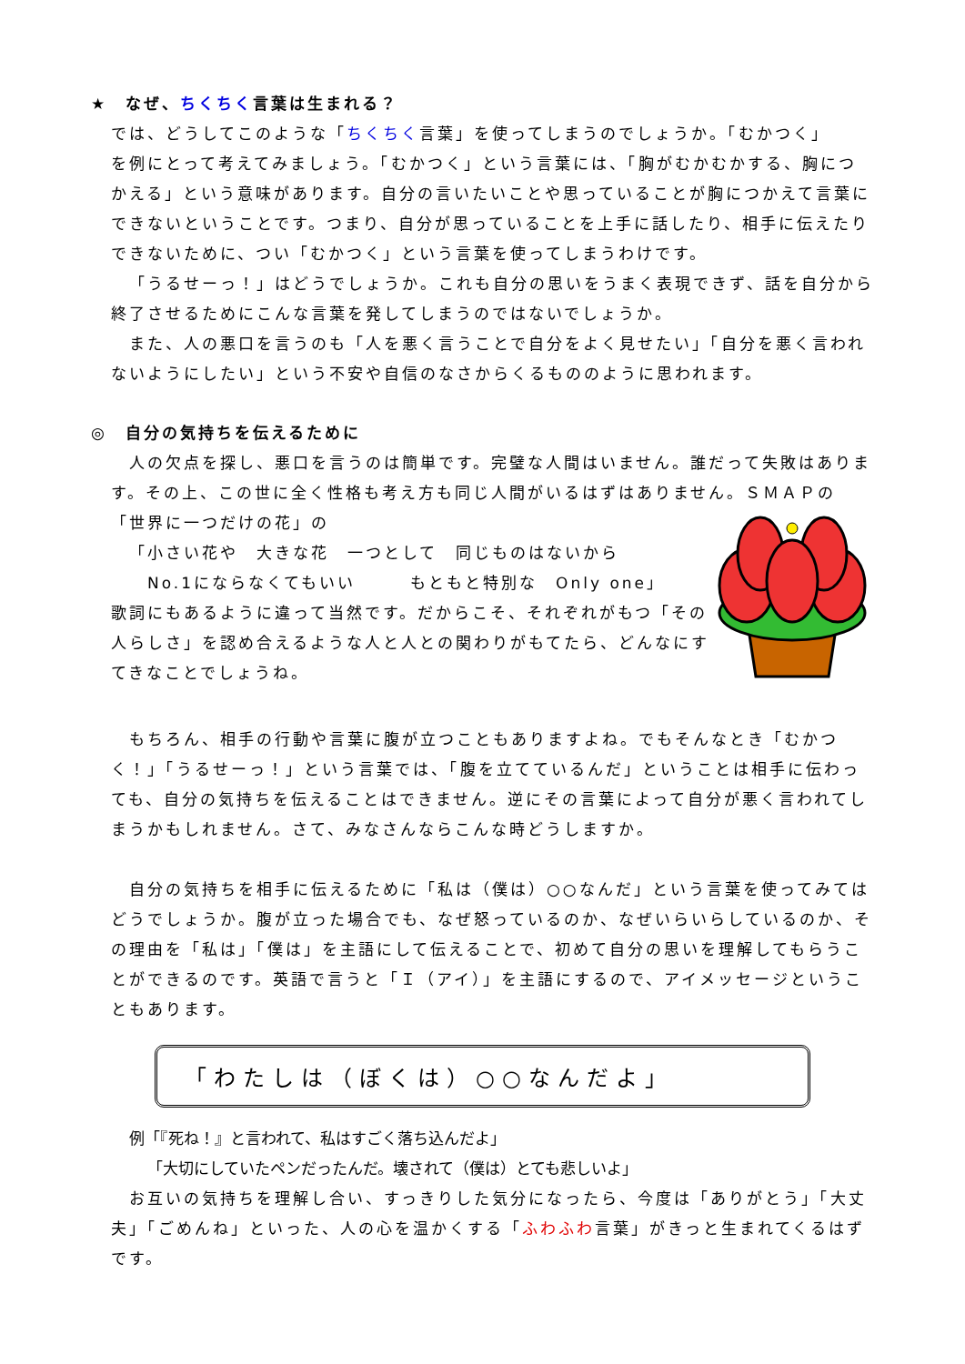★　なぜ、ちくちく言葉は生まれる？
では、どうしてこのような「ちくちく言葉」を使ってしまうのでしょうか。「むかつく」
を例にとって考えてみましょう。「むかつく」という言葉には、「胸がむかむかする、胸につかえる」という意味があります。自分の言いたいことや思っていることが胸につかえて言葉にできないということです。つまり、自分が思っていることを上手に話したり、相手に伝えたりできないために、つい「むかつく」という言葉を使ってしまうわけです。
「うるせーっ！」はどうでしょうか。これも自分の思いをうまく表現できず、話を自分から終了させるためにこんな言葉を発してしまうのではないでしょうか。
また、人の悪口を言うのも「人を悪く言うことで自分をよく見せたい」「自分を悪く言われないようにしたい」という不安や自信のなさからくるもののように思われます。
◎　自分の気持ちを伝えるために
人の欠点を探し、悪口を言うのは簡単です。完璧な人間はいません。誰だって失敗はあります。その上、この世に全く性格も考え方も同じ人間がいるはずはありません。ＳＭＡＰの
「世界に一つだけの花」の
「小さい花や　大きな花　一つとして　同じものはないから
No.1にならなくてもいい　　　もともと特別な　Only one」
歌詞にもあるように違って当然です。だからこそ、それぞれがもつ「その人らしさ」を認め合えるような人と人との関わりがもてたら、どんなにすてきなことでしょうね。
もちろん、相手の行動や言葉に腹が立つこともありますよね。でもそんなとき「むかつく！」「うるせーっ！」という言葉では、「腹を立てているんだ」ということは相手に伝わっても、自分の気持ちを伝えることはできません。逆にその言葉によって自分が悪く言われてしまうかもしれません。さて、みなさんならこんな時どうしますか。
自分の気持ちを相手に伝えるために「私は（僕は）○○なんだ」という言葉を使ってみてはどうでしょうか。腹が立った場合でも、なぜ怒っているのか、なぜいらいらしているのか、その理由を「私は」「僕は」を主語にして伝えることで、初めて自分の思いを理解してもらうことができるのです。英語で言うと「Ｉ（アイ）」を主語にするので、アイメッセージということもあります。
「わたしは（ぼくは）○○なんだよ」
例「『死ね！』と言われて、私はすごく落ち込んだよ」
「大切にしていたペンだったんだ。壊されて（僕は）とても悲しいよ」
お互いの気持ちを理解し合い、すっきりした気分になったら、今度は「ありがとう」「大丈夫」「ごめんね」といった、人の心を温かくする「ふわふわ言葉」がきっと生まれてくるはずです。